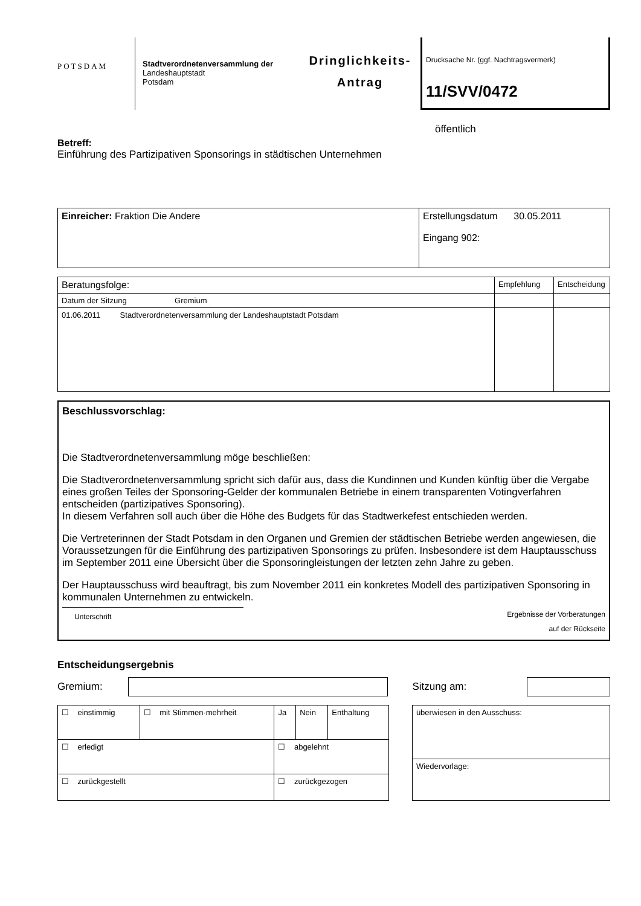POTSDAM
Stadtverordnetenversammlung der
Landeshauptstadt
Potsdam
Dringlichkeits-
Antrag
Drucksache Nr. (ggf. Nachtragsvermerk)
11/SVV/0472
öffentlich
Betreff:
Einführung des Partizipativen Sponsorings in städtischen Unternehmen
| Einreicher: Fraktion Die Andere | Erstellungsdatum 30.05.2011 Eingang 902: |
| Beratungsfolge: | Empfehlung | Entscheidung |
| Datum der Sitzung Gremium | | |
| 01.06.2011 Stadtverordnetenversammlung der Landeshauptstadt Potsdam | | |
Beschlussvorschlag:
Die Stadtverordnetenversammlung möge beschließen:
Die Stadtverordnetenversammlung spricht sich dafür aus, dass die Kundinnen und Kunden künftig über die Vergabe eines großen Teiles der Sponsoring-Gelder der kommunalen Betriebe in einem transparenten Votingverfahren entscheiden (partizipatives Sponsoring).
In diesem Verfahren soll auch über die Höhe des Budgets für das Stadtwerkefest entschieden werden.
Die Vertreterinnen der Stadt Potsdam in den Organen und Gremien der städtischen Betriebe werden angewiesen, die Voraussetzungen für die Einführung des partizipativen Sponsorings zu prüfen. Insbesondere ist dem Hauptausschuss im September 2011 eine Übersicht über die Sponsoringleistungen der letzten zehn Jahre zu geben.
Der Hauptausschuss wird beauftragt, bis zum November 2011 ein konkretes Modell des partizipativen Sponsoring in kommunalen Unternehmen zu entwickeln.
Unterschrift Ergebnisse der Vorberatungen
auf der Rückseite
Entscheidungsergebnis
Gremium: Sitzung am:
| ☐ einstimmig | ☐ mit Stimmen-mehrheit | Ja | Nein | Enthaltung |
| ☐ erledigt | | ☐ abgelehnt | | |
| ☐ zurückgestellt | | ☐ zurückgezogen | | |
| überwiesen in den Ausschuss: |
| Wiedervorlage: |